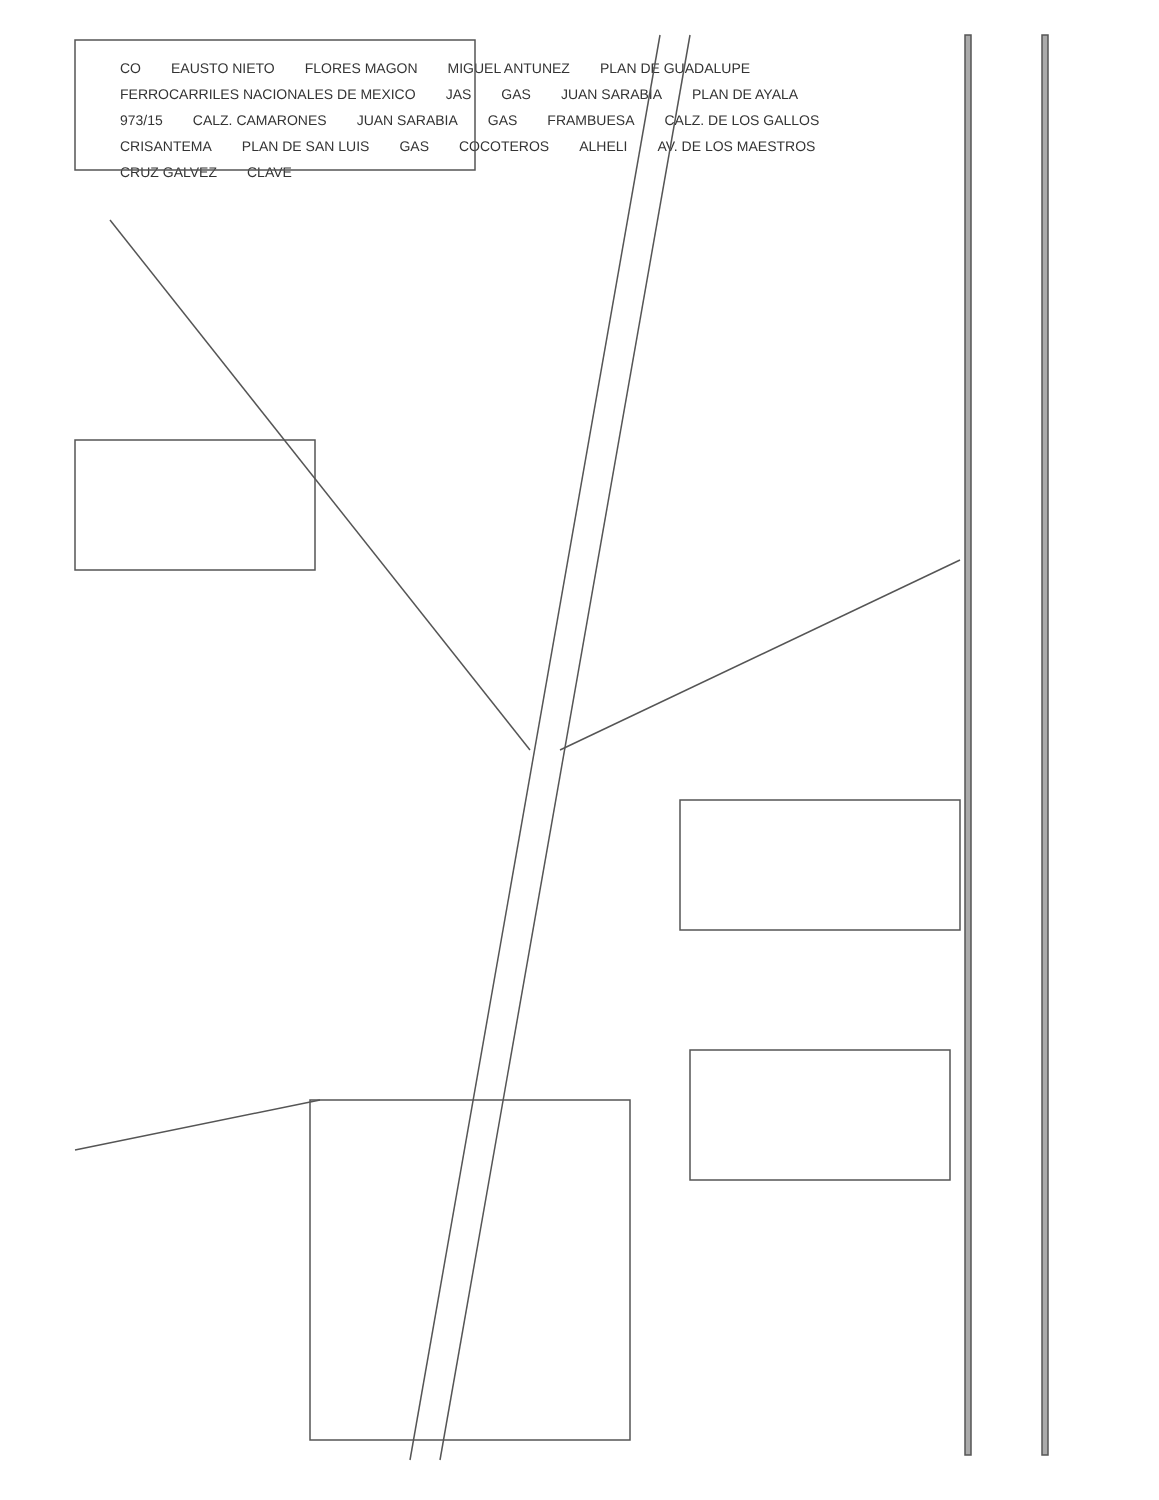CO EAUSTO NIETO FLORES MAGON MIGUEL ANTUNEZ PLAN DE GUADALUPE FERROCARRILES NACIONALES DE MEXICO JAS GAS JUAN SARABIA PLAN DE AYALA 973/15 CALZ. CAMARONES JUAN SARABIA GAS FRAMBUESA CALZ. DE LOS GALLOS CRISANTEMA PLAN DE SAN LUIS GAS COCOTEROS ALHELI AV. DE LOS MAESTROS CRUZ GALVEZ CLAVE